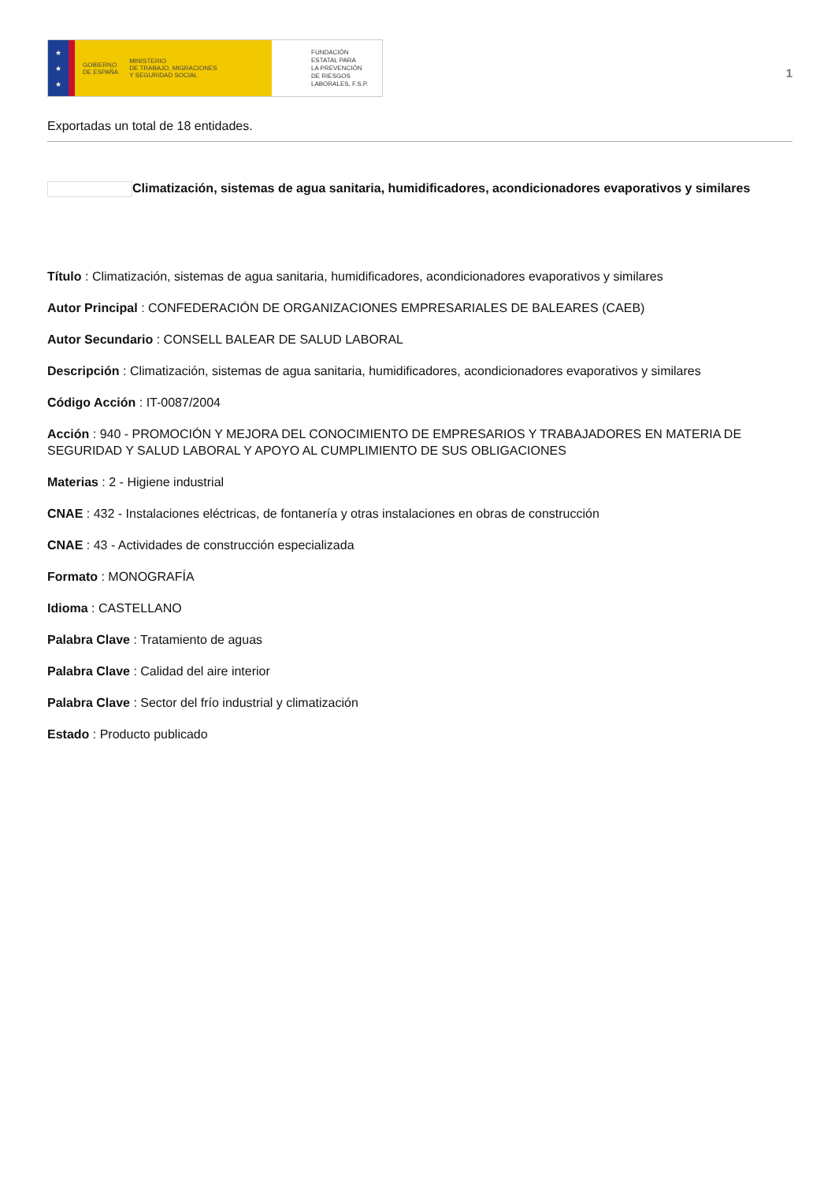★
★
★
GOBIERNO
DE ESPAÑA MINISTERIO
DE TRABAJO, MIGRACIONES
Y SEGURIDAD SOCIAL
FUNDACIÓN
ESTATAL PARA
LA PREVENCIÓN
DE RIESGOS
LABORALES, F.S.P.
1
Exportadas un total de 18 entidades.
Climatización, sistemas de agua sanitaria, humidificadores, acondicionadores evaporativos y similares
Título : Climatización, sistemas de agua sanitaria, humidificadores, acondicionadores evaporativos y similares
Autor Principal : CONFEDERACIÓN DE ORGANIZACIONES EMPRESARIALES DE BALEARES (CAEB)
Autor Secundario : CONSELL BALEAR DE SALUD LABORAL
Descripción : Climatización, sistemas de agua sanitaria, humidificadores, acondicionadores evaporativos y similares
Código Acción : IT-0087/2004
Acción : 940 - PROMOCIÓN Y MEJORA DEL CONOCIMIENTO DE EMPRESARIOS Y TRABAJADORES EN MATERIA DE SEGURIDAD Y SALUD LABORAL Y APOYO AL CUMPLIMIENTO DE SUS OBLIGACIONES
Materias : 2 - Higiene industrial
CNAE : 432 - Instalaciones eléctricas, de fontanería y otras instalaciones en obras de construcción
CNAE : 43 - Actividades de construcción especializada
Formato : MONOGRAFÍA
Idioma : CASTELLANO
Palabra Clave : Tratamiento de aguas
Palabra Clave : Calidad del aire interior
Palabra Clave : Sector del frío industrial y climatización
Estado : Producto publicado